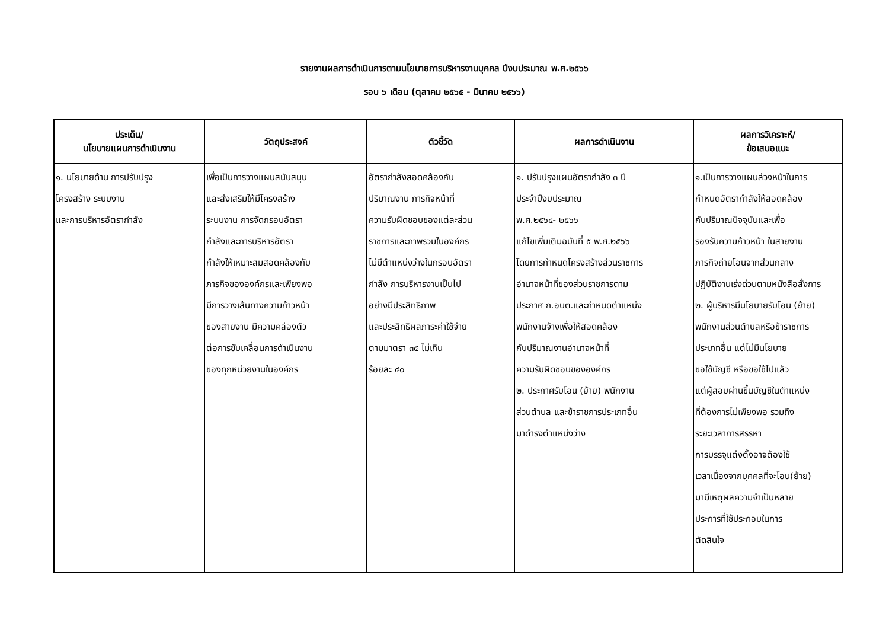รายงานผลการดำเนินการตามนโยบายการบริหารงานบุคคล ปีงบประมาณ พ.ศ.๒๕๖๖
รอบ ๖ เดือน (ตุลาคม ๒๕๖๕ - มีนาคม ๒๕๖๖)
| ประเด็น/ นโยบายแผนการดำเนินงาน | วัตถุประสงค์ | ตัวชี้วัด | ผลการดำเนินงาน | ผลการวิเคราะห์/ ข้อเสนอแนะ |
| --- | --- | --- | --- | --- |
| ๑. นโยบายด้าน การปรับปรุง โครงสร้าง ระบบงาน และการบริหารอัตรากำลัง | เพื่อเป็นการวางแผนสนับสนุน และส่งเสริมให้มีโครงสร้าง ระบบงาน การจัดกรอบอัตรา กำลังและการบริหารอัตรา กำลังให้เหมาะสมสอดคล้องกับ ภารกิจขององค์กรและเพียงพอ มีการวางเส้นทางความก้าวหน้า ของสายงาน มีความคล่องตัว ต่อการขับเคลื่อนการดำเนินงาน ของทุกหน่วยงานในองค์กร | อัตรากำลังสอดคล้องกับ ปริมาณงาน ภารกิจหน้าที่ ความรับผิดชอบของแต่ละส่วน ราชการและภาพรวมในองค์กร ไม่มีตำแหน่งว่างในกรอบอัตรา กำลัง การบริหารงานเป็นไป อย่างมีประสิทธิภาพ และประสิทธิผลภาระค่าใช้จ่าย ตามมาตรา ๓๕ ไม่เกิน ร้อยละ ๔๐ | ๑. ปรับปรุงแผนอัตรากำลัง ๓ ปี ประจำปีงบประมาณ พ.ศ.๒๕๖๔- ๒๕๖๖ แก้ไขเพิ่มเติมฉบับที่ ๕ พ.ศ.๒๕๖๖ โดยการกำหนดโครงสร้างส่วนราชการ อำนาจหน้าที่ของส่วนราชการตาม ประกาศ ก.อบต.และกำหนดตำแหน่ง พนักงานจ้างเพื่อให้สอดคล้อง กับปริมาณงานอำนาจหน้าที่ ความรับผิดชอบขององค์กร ๒. ประกาศรับโอน (ย้าย) พนักงาน ส่วนตำบล และข้าราชการประเภทอื่น มาดำรงตำแหน่งว่าง | ๑.เป็นการวางแผนล่วงหน้าในการ กำหนดอัตรากำลังให้สอดคล้อง กับปริมาณปัจจุบันและเพื่อ รองรับความก้าวหน้า ในสายงาน ภารกิจถ่ายโอนจากส่วนกลาง ปฏิบัติงานเร่งด่วนตามหนังสือสั่งการ ๒. ผู้บริหารมีนโยบายรับโอน (ย้าย) พนักงานส่วนตำบลหรือข้าราชการ ประเภทอื่น แต่ไม่มีนโยบาย ขอใช้บัญชี หรือขอใช้ไปแล้ว แต่ผู้สอบผ่านขึ้นบัญชีในตำแหน่ง ที่ต้องการไม่เพียงพอ รวมถึง ระยะเวลาการสรรหา การบรรจุแต่งตั้งอาจต้องใช้ เวลาเนื่องจากบุคคลที่จะโอน(ย้าย) มามีเหตุผลความจำเป็นหลาย ประการที่ใช้ประกอบในการ ตัดสินใจ |